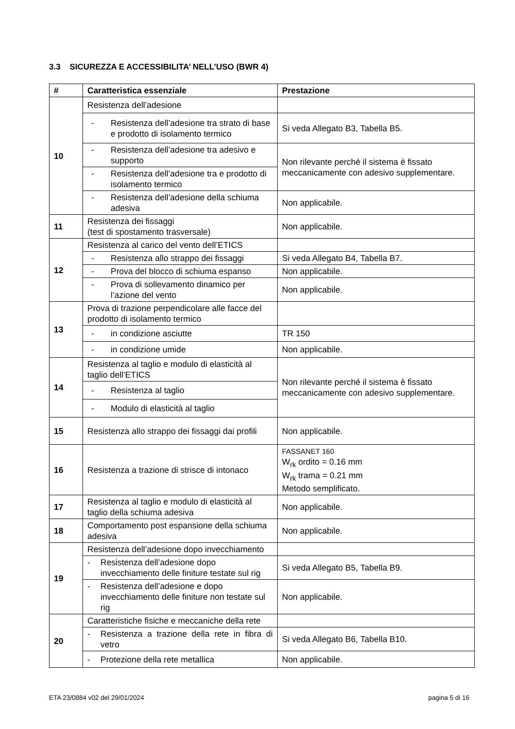3.3 SICUREZZA E ACCESSIBILITA’ NELL’USO (BWR 4)
| # | Caratteristica essenziale | Prestazione |
| --- | --- | --- |
| 10 | Resistenza dell’adesione | |
| | - Resistenza dell’adesione tra strato di base e prodotto di isolamento termico | Si veda Allegato B3, Tabella B5. |
| | - Resistenza dell’adesione tra adesivo e supporto | Non rilevante perché il sistema è fissato meccanicamente con adesivo supplementare. |
| | - Resistenza dell’adesione tra e prodotto di isolamento termico | |
| | - Resistenza dell’adesione della schiuma adesiva | Non applicabile. |
| 11 | Resistenza dei fissaggi (test di spostamento trasversale) | Non applicabile. |
| 12 | Resistenza al carico del vento dell’ETICS | |
| | - Resistenza allo strappo dei fissaggi | Si veda Allegato B4, Tabella B7. |
| | - Prova del blocco di schiuma espanso | Non applicabile. |
| | - Prova di sollevamento dinamico per l’azione del vento | Non applicabile. |
| 13 | Prova di trazione perpendicolare alle facce del prodotto di isolamento termico | |
| | - in condizione asciutte | TR 150 |
| | - in condizione umide | Non applicabile. |
| 14 | Resistenza al taglio e modulo di elasticità al taglio dell’ETICS | Non rilevante perché il sistema è fissato meccanicamente con adesivo supplementare. |
| | - Resistenza al taglio | |
| | - Modulo di elasticità al taglio | |
| 15 | Resistenza allo strappo dei fissaggi dai profili | Non applicabile. |
| 16 | Resistenza a trazione di strisce di intonaco | FASSANET 160 W<sub>rk</sub> ordito = 0.16 mm W<sub>rk</sub> trama = 0.21 mm Metodo semplificato. |
| 17 | Resistenza al taglio e modulo di elasticità al taglio della schiuma adesiva | Non applicabile. |
| 18 | Comportamento post espansione della schiuma adesiva | Non applicabile. |
| 19 | Resistenza dell’adesione dopo invecchiamento | |
| | - Resistenza dell’adesione dopo invecchiamento delle finiture testate sul rig | Si veda Allegato B5, Tabella B9. |
| | - Resistenza dell’adesione e dopo invecchiamento delle finiture non testate sul rig | Non applicabile. |
| 20 | Caratteristiche fisiche e meccaniche della rete | |
| | - Resistenza a trazione della rete in fibra di vetro | Si veda Allegato B6, Tabella B10. |
| | - Protezione della rete metallica | Non applicabile. |
ETA 23/0884 v02 del 29/01/2024 pagina 5 di 16